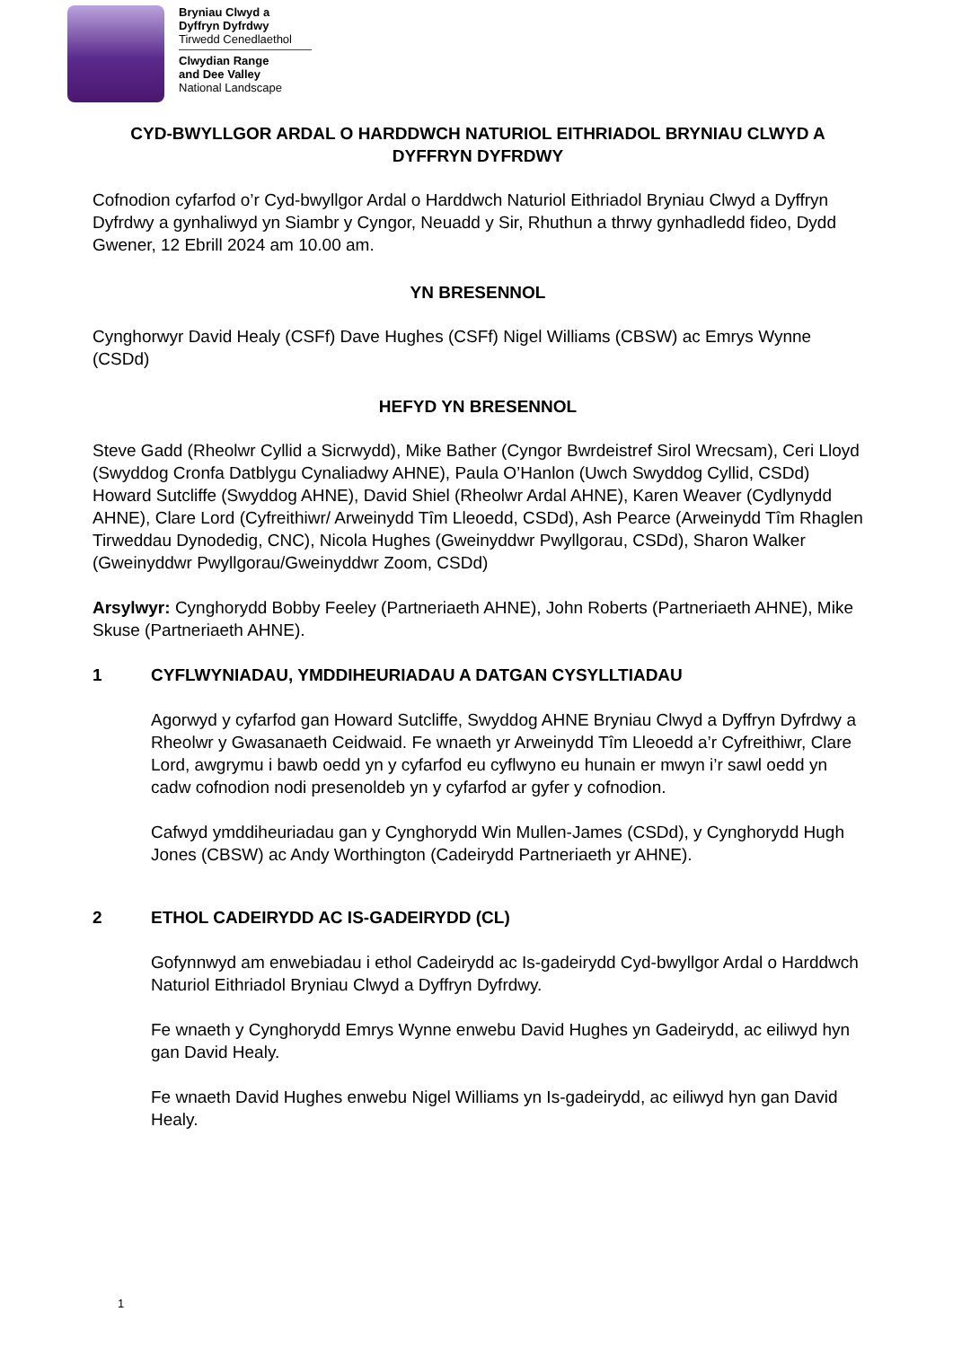Bryniau Clwyd a
Dyffryn Dyfrdwy
Tirwedd Cenedlaethol
Clwydian Range
and Dee Valley
National Landscape
CYD-BWYLLGOR ARDAL O HARDDWCH NATURIOL EITHRIADOL BRYNIAU CLWYD A DYFFRYN DYFRDWY
Cofnodion cyfarfod o’r Cyd-bwyllgor Ardal o Harddwch Naturiol Eithriadol Bryniau Clwyd a Dyffryn Dyfrdwy a gynhaliwyd yn Siambr y Cyngor, Neuadd y Sir, Rhuthun a thrwy gynhadledd fideo, Dydd Gwener, 12 Ebrill 2024 am 10.00 am.
YN BRESENNOL
Cynghorwyr David Healy (CSFf) Dave Hughes (CSFf) Nigel Williams (CBSW) ac Emrys Wynne (CSDd)
HEFYD YN BRESENNOL
Steve Gadd (Rheolwr Cyllid a Sicrwydd), Mike Bather (Cyngor Bwrdeistref Sirol Wrecsam), Ceri Lloyd (Swyddog Cronfa Datblygu Cynaliadwy AHNE), Paula O’Hanlon (Uwch Swyddog Cyllid, CSDd) Howard Sutcliffe (Swyddog AHNE), David Shiel (Rheolwr Ardal AHNE), Karen Weaver (Cydlynydd AHNE), Clare Lord (Cyfreithiwr/ Arweinydd Tîm Lleoedd, CSDd), Ash Pearce (Arweinydd Tîm Rhaglen Tirweddau Dynodedig, CNC), Nicola Hughes (Gweinyddwr Pwyllgorau, CSDd), Sharon Walker (Gweinyddwr Pwyllgorau/Gweinyddwr Zoom, CSDd)
Arsylwyr: Cynghorydd Bobby Feeley (Partneriaeth AHNE), John Roberts (Partneriaeth AHNE), Mike Skuse (Partneriaeth AHNE).
1 CYFLWYNIADAU, YMDDIHEURIADAU A DATGAN CYSYLLTIADAU
Agorwyd y cyfarfod gan Howard Sutcliffe, Swyddog AHNE Bryniau Clwyd a Dyffryn Dyfrdwy a Rheolwr y Gwasanaeth Ceidwaid. Fe wnaeth yr Arweinydd Tîm Lleoedd a’r Cyfreithiwr, Clare Lord, awgrymu i bawb oedd yn y cyfarfod eu cyflwyno eu hunain er mwyn i’r sawl oedd yn cadw cofnodion nodi presenoldeb yn y cyfarfod ar gyfer y cofnodion.
Cafwyd ymddiheuriadau gan y Cynghorydd Win Mullen-James (CSDd), y Cynghorydd Hugh Jones (CBSW) ac Andy Worthington (Cadeirydd Partneriaeth yr AHNE).
2 ETHOL CADEIRYDD AC IS-GADEIRYDD (CL)
Gofynnwyd am enwebiadau i ethol Cadeirydd ac Is-gadeirydd Cyd-bwyllgor Ardal o Harddwch Naturiol Eithriadol Bryniau Clwyd a Dyffryn Dyfrdwy.
Fe wnaeth y Cynghorydd Emrys Wynne enwebu David Hughes yn Gadeirydd, ac eiliwyd hyn gan David Healy.
Fe wnaeth David Hughes enwebu Nigel Williams yn Is-gadeirydd, ac eiliwyd hyn gan David Healy.
1